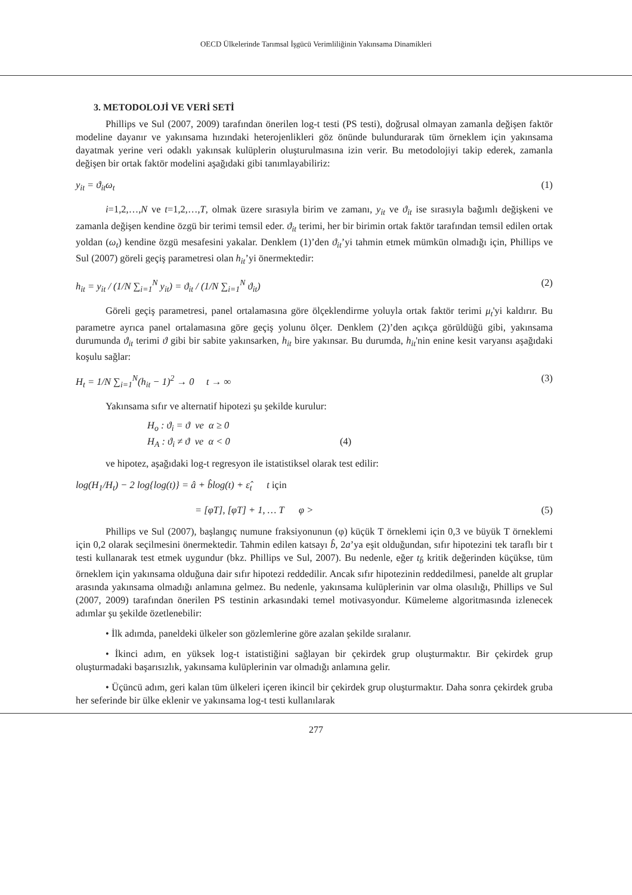OECD Ülkelerinde Tarımsal İşgücü Verimliliğinin Yakınsama Dinamikleri
3. METODOLOJİ VE VERİ SETİ
Phillips ve Sul (2007, 2009) tarafından önerilen log-t testi (PS testi), doğrusal olmayan zamanla değişen faktör modeline dayanır ve yakınsama hızındaki heterojenlikleri göz önünde bulundurarak tüm örneklem için yakınsama dayatmak yerine veri odaklı yakınsak kulüplerin oluşturulmasına izin verir. Bu metodolojiyi takip ederek, zamanla değişen bir ortak faktör modelini aşağıdaki gibi tanımlayabiliriz:
y<sub>it</sub> = ϑ<sub>it</sub>ω<sub>t</sub> (1)
i=1,2,…,N ve t=1,2,…,T, olmak üzere sırasıyla birim ve zamanı, y<sub>it</sub> ve ϑ<sub>it</sub> ise sırasıyla bağımlı değişkeni ve zamanla değişen kendine özgü bir terimi temsil eder. ϑ<sub>it</sub> terimi, her bir birimin ortak faktör tarafından temsil edilen ortak yoldan (ω<sub>t</sub>) kendine özgü mesafesini yakalar. Denklem (1)’den ϑ<sub>it</sub>’yi tahmin etmek mümkün olmadığı için, Phillips ve Sul (2007) göreli geçiş parametresi olan h<sub>it</sub>’yi önermektedir:
h<sub>it</sub> = y<sub>it</sub> / (1/N ∑<sub>i=1</sub><sup>N</sup> y<sub>it</sub>) = ϑ<sub>it</sub> / (1/N ∑<sub>i=1</sub><sup>N</sup> ϑ<sub>it</sub>) (2)
Göreli geçiş parametresi, panel ortalamasına göre ölçeklendirme yoluyla ortak faktör terimi μ<sub>t</sub>'yi kaldırır. Bu parametre ayrıca panel ortalamasına göre geçiş yolunu ölçer. Denklem (2)’den açıkça görüldüğü gibi, yakınsama durumunda ϑ<sub>it</sub> terimi ϑ gibi bir sabite yakınsarken, h<sub>it</sub> bire yakınsar. Bu durumda, h<sub>it</sub>'nin enine kesit varyansı aşağıdaki koşulu sağlar:
H<sub>t</sub> = 1/N ∑<sub>i=1</sub><sup>N</sup>(h<sub>it</sub> − 1)<sup>2</sup> → 0 t → ∞ (3)
Yakınsama sıfır ve alternatif hipotezi şu şekilde kurulur:
H<sub>o</sub> : ϑ<sub>i</sub> = ϑ ve α ≥ 0
H<sub>A</sub> : ϑ<sub>i</sub> ≠ ϑ ve α < 0 (4)
ve hipotez, aşağıdaki log-t regresyon ile istatistiksel olarak test edilir:
log(H<sub>1</sub>/H<sub>t</sub>) − 2 log{log(t)} = â + b̂log(t) + ε̂<sub>t</sub> t için
= [φT], [φT] + 1, … T φ > (5)
Phillips ve Sul (2007), başlangıç numune fraksiyonunun (φ) küçük T örneklemi için 0,3 ve büyük T örneklemi için 0,2 olarak seçilmesini önermektedir. Tahmin edilen katsayı b̂, 2a’ya eşit olduğundan, sıfır hipotezini tek taraflı bir t testi kullanarak test etmek uygundur (bkz. Phillips ve Sul, 2007). Bu nedenle, eğer t<sub>b̂</sub> kritik değerinden küçükse, tüm örneklem için yakınsama olduğuna dair sıfır hipotezi reddedilir. Ancak sıfır hipotezinin reddedilmesi, panelde alt gruplar arasında yakınsama olmadığı anlamına gelmez. Bu nedenle, yakınsama kulüplerinin var olma olasılığı, Phillips ve Sul (2007, 2009) tarafından önerilen PS testinin arkasındaki temel motivasyondur. Kümeleme algoritmasında izlenecek adımlar şu şekilde özetlenebilir:
• İlk adımda, paneldeki ülkeler son gözlemlerine göre azalan şekilde sıralanır.
• İkinci adım, en yüksek log-t istatistiğini sağlayan bir çekirdek grup oluşturmaktır. Bir çekirdek grup oluşturmadaki başarısızlık, yakınsama kulüplerinin var olmadığı anlamına gelir.
• Üçüncü adım, geri kalan tüm ülkeleri içeren ikincil bir çekirdek grup oluşturmaktır. Daha sonra çekirdek gruba her seferinde bir ülke eklenir ve yakınsama log-t testi kullanılarak
277